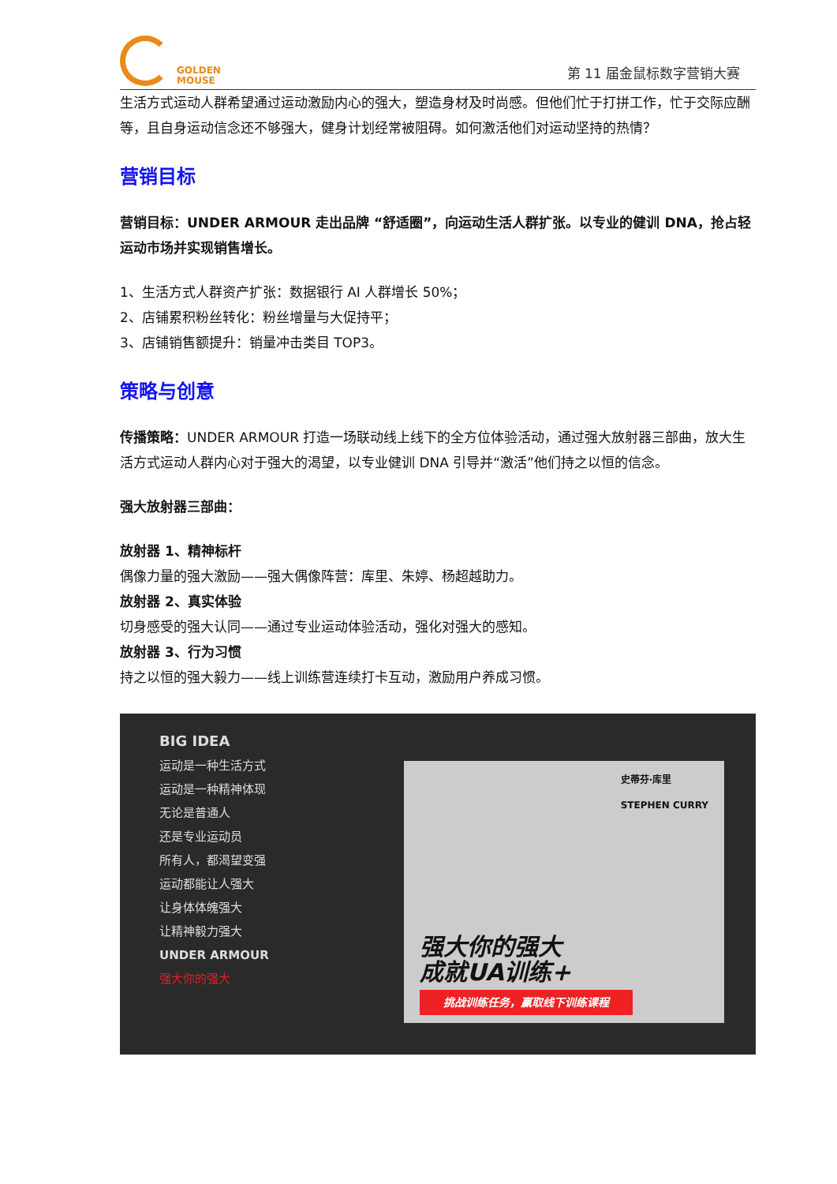GOLDEN
MOUSE
第 11 届金鼠标数字营销大赛
生活方式运动人群希望通过运动激励内心的强大，塑造身材及时尚感。但他们忙于打拼工作，忙于交际应酬等，且自身运动信念还不够强大，健身计划经常被阻碍。如何激活他们对运动坚持的热情？
营销目标
营销目标：UNDER ARMOUR 走出品牌 “舒适圈”，向运动生活人群扩张。以专业的健训 DNA，抢占轻运动市场并实现销售增长。
1、生活方式人群资产扩张：数据银行 AI 人群增长 50%；
2、店铺累积粉丝转化：粉丝增量与大促持平；
3、店铺销售额提升：销量冲击类目 TOP3。
策略与创意
传播策略：UNDER ARMOUR 打造一场联动线上线下的全方位体验活动，通过强大放射器三部曲，放大生活方式运动人群内心对于强大的渴望，以专业健训 DNA 引导并“激活”他们持之以恒的信念。
强大放射器三部曲：
放射器 1、精神标杆
偶像力量的强大激励——强大偶像阵营：库里、朱婷、杨超越助力。
放射器 2、真实体验
切身感受的强大认同——通过专业运动体验活动，强化对强大的感知。
放射器 3、行为习惯
持之以恒的强大毅力——线上训练营连续打卡互动，激励用户养成习惯。
BIG IDEA
运动是一种生活方式
运动是一种精神体现
无论是普通人
还是专业运动员
所有人，都渴望变强
运动都能让人强大
让身体体魄强大
让精神毅力强大
UNDER ARMOUR
强大你的强大
史蒂芬·库里
STEPHEN CURRY
强大你的强大
成就UA训练+
挑战训练任务，赢取线下训练课程